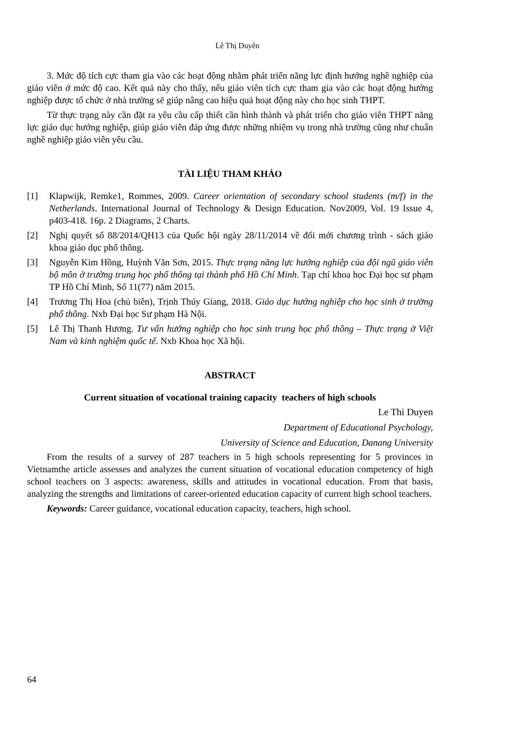Lê Thị Duyên
3. Mức độ tích cực tham gia vào các hoạt động nhằm phát triển năng lực định hướng nghề nghiệp của giáo viên ở mức độ cao. Kết quả này cho thấy, nếu giáo viên tích cực tham gia vào các hoạt động hướng nghiệp được tổ chức ở nhà trường sẽ giúp nâng cao hiệu quả hoạt động này cho học sinh THPT.
Từ thực trạng này cần đặt ra yêu cầu cấp thiết cần hình thành và phát triển cho giáo viên THPT năng lực giáo dục hướng nghiệp, giúp giáo viên đáp ứng được những nhiệm vụ trong nhà trường cũng như chuẩn nghề nghiệp giáo viên yêu cầu.
TÀI LIỆU THAM KHẢO
[1] Klapwijk, Remke1, Rommes, 2009. Career orientation of secondary school students (m/f) in the Netherlands. International Journal of Technology & Design Education. Nov2009, Vol. 19 Issue 4, p403-418. 16p. 2 Diagrams, 2 Charts.
[2] Nghị quyết số 88/2014/QH13 của Quốc hội ngày 28/11/2014 về đổi mới chương trình - sách giáo khoa giáo dục phổ thông.
[3] Nguyễn Kim Hồng, Huỳnh Văn Sơn, 2015. Thực trạng năng lực hướng nghiệp của đội ngũ giáo viên bộ môn ở trường trung học phổ thông tại thành phố Hồ Chí Minh. Tạp chí khoa học Đại học sư phạm TP Hồ Chí Minh, Số 11(77) năm 2015.
[4] Trương Thị Hoa (chủ biên), Trịnh Thúy Giang, 2018. Giáo dục hướng nghiệp cho học sinh ở trường phổ thông. Nxb Đại học Sư phạm Hà Nội.
[5] Lê Thị Thanh Hương. Tư vấn hướng nghiệp cho học sinh trung học phổ thông – Thực trạng ở Việt Nam và kinh nghiệm quốc tế. Nxb Khoa học Xã hội.
ABSTRACT
Current situation of vocational training capacity teachers of high schools
Le Thi Duyen
Department of Educational Psychology,
University of Science and Education, Danang University
From the results of a survey of 287 teachers in 5 high schools representing for 5 provinces in Vietnamthe article assesses and analyzes the current situation of vocational education competency of high school teachers on 3 aspects: awareness, skills and attitudes in vocational education. From that basis, analyzing the strengths and limitations of career-oriented education capacity of current high school teachers.
Keywords: Career guidance, vocational education capacity, teachers, high school.
64